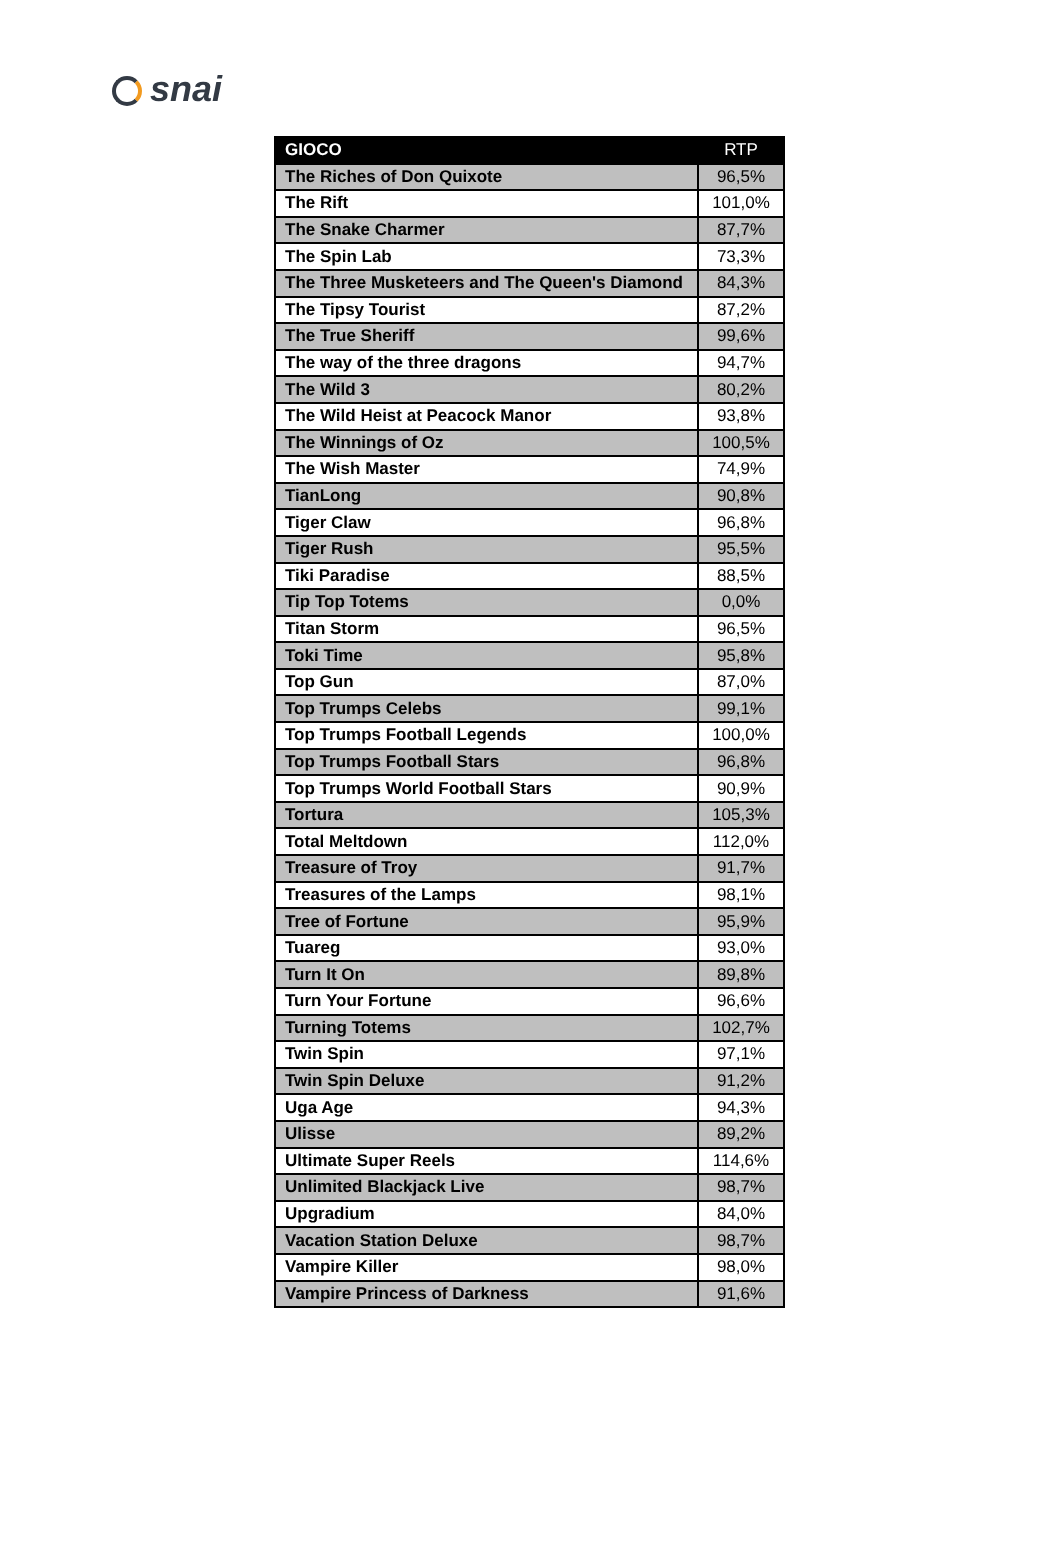snai
| GIOCO | RTP |
| --- | --- |
| The Riches of Don Quixote | 96,5% |
| The Rift | 101,0% |
| The Snake Charmer | 87,7% |
| The Spin Lab | 73,3% |
| The Three Musketeers and The Queen's Diamond | 84,3% |
| The Tipsy Tourist | 87,2% |
| The True Sheriff | 99,6% |
| The way of the three dragons | 94,7% |
| The Wild 3 | 80,2% |
| The Wild Heist at Peacock Manor | 93,8% |
| The Winnings of Oz | 100,5% |
| The Wish Master | 74,9% |
| TianLong | 90,8% |
| Tiger Claw | 96,8% |
| Tiger Rush | 95,5% |
| Tiki Paradise | 88,5% |
| Tip Top Totems | 0,0% |
| Titan Storm | 96,5% |
| Toki Time | 95,8% |
| Top Gun | 87,0% |
| Top Trumps Celebs | 99,1% |
| Top Trumps Football Legends | 100,0% |
| Top Trumps Football Stars | 96,8% |
| Top Trumps World Football Stars | 90,9% |
| Tortura | 105,3% |
| Total Meltdown | 112,0% |
| Treasure of Troy | 91,7% |
| Treasures of the Lamps | 98,1% |
| Tree of Fortune | 95,9% |
| Tuareg | 93,0% |
| Turn It On | 89,8% |
| Turn Your Fortune | 96,6% |
| Turning Totems | 102,7% |
| Twin Spin | 97,1% |
| Twin Spin Deluxe | 91,2% |
| Uga Age | 94,3% |
| Ulisse | 89,2% |
| Ultimate Super Reels | 114,6% |
| Unlimited Blackjack Live | 98,7% |
| Upgradium | 84,0% |
| Vacation Station Deluxe | 98,7% |
| Vampire Killer | 98,0% |
| Vampire Princess of Darkness | 91,6% |